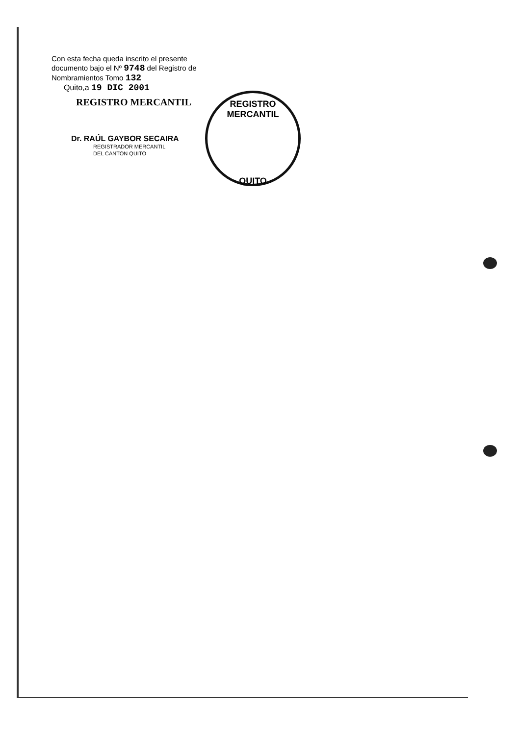Con esta fecha queda inscrito el presente documento bajo el Nº 9748 del Registro de Nombramientos Tomo 132
Quito,a 19 DIC 2001
REGISTRO MERCANTIL
Dr. RAÚL GAYBOR SECAIRA
REGISTRADOR MERCANTIL
DEL CANTON QUITO
REGISTRO MERCANTIL
· QUITO ·